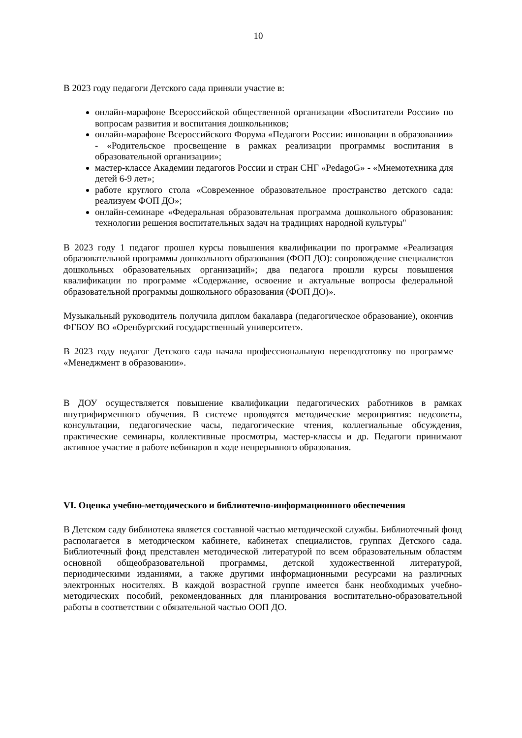10
В 2023 году педагоги Детского сада приняли участие в:
онлайн-марафоне Всероссийской общественной организации «Воспитатели России» по вопросам развития и воспитания дошкольников;
онлайн-марафоне Всероссийского Форума «Педагоги России: инновации в образовании» - «Родительское просвещение в рамках реализации программы воспитания в образовательной организации»;
мастер-классе Академии педагогов России и стран СНГ «PedagoG» - «Мнемотехника для детей 6-9 лет»;
работе круглого стола «Современное образовательное пространство детского сада: реализуем ФОП ДО»;
онлайн-семинаре «Федеральная образовательная программа дошкольного образования: технологии решения воспитательных задач на традициях народной культуры"
В 2023 году 1 педагог прошел курсы повышения квалификации по программе «Реализация образовательной программы дошкольного образования (ФОП ДО): сопровождение специалистов дошкольных образовательных организаций»; два педагога прошли курсы повышения квалификации по программе «Содержание, освоение и актуальные вопросы федеральной образовательной программы дошкольного образования (ФОП ДО)».
Музыкальный руководитель получила диплом бакалавра (педагогическое образование), окончив ФГБОУ ВО «Оренбургский государственный университет».
В 2023 году педагог Детского сада начала профессиональную переподготовку по программе «Менеджмент в образовании».
В ДОУ осуществляется повышение квалификации педагогических работников в рамках внутрифирменного обучения. В системе проводятся методические мероприятия: педсоветы, консультации, педагогические часы, педагогические чтения, коллегиальные обсуждения, практические семинары, коллективные просмотры, мастер-классы и др. Педагоги принимают активное участие в работе вебинаров в ходе непрерывного образования.
VI. Оценка учебно-методического и библиотечно-информационного обеспечения
В Детском саду библиотека является составной частью методической службы. Библиотечный фонд располагается в методическом кабинете, кабинетах специалистов, группах Детского сада. Библиотечный фонд представлен методической литературой по всем образовательным областям основной общеобразовательной программы, детской художественной литературой, периодическими изданиями, а также другими информационными ресурсами на различных электронных носителях. В каждой возрастной группе имеется банк необходимых учебно-методических пособий, рекомендованных для планирования воспитательно-образовательной работы в соответствии с обязательной частью ООП ДО.